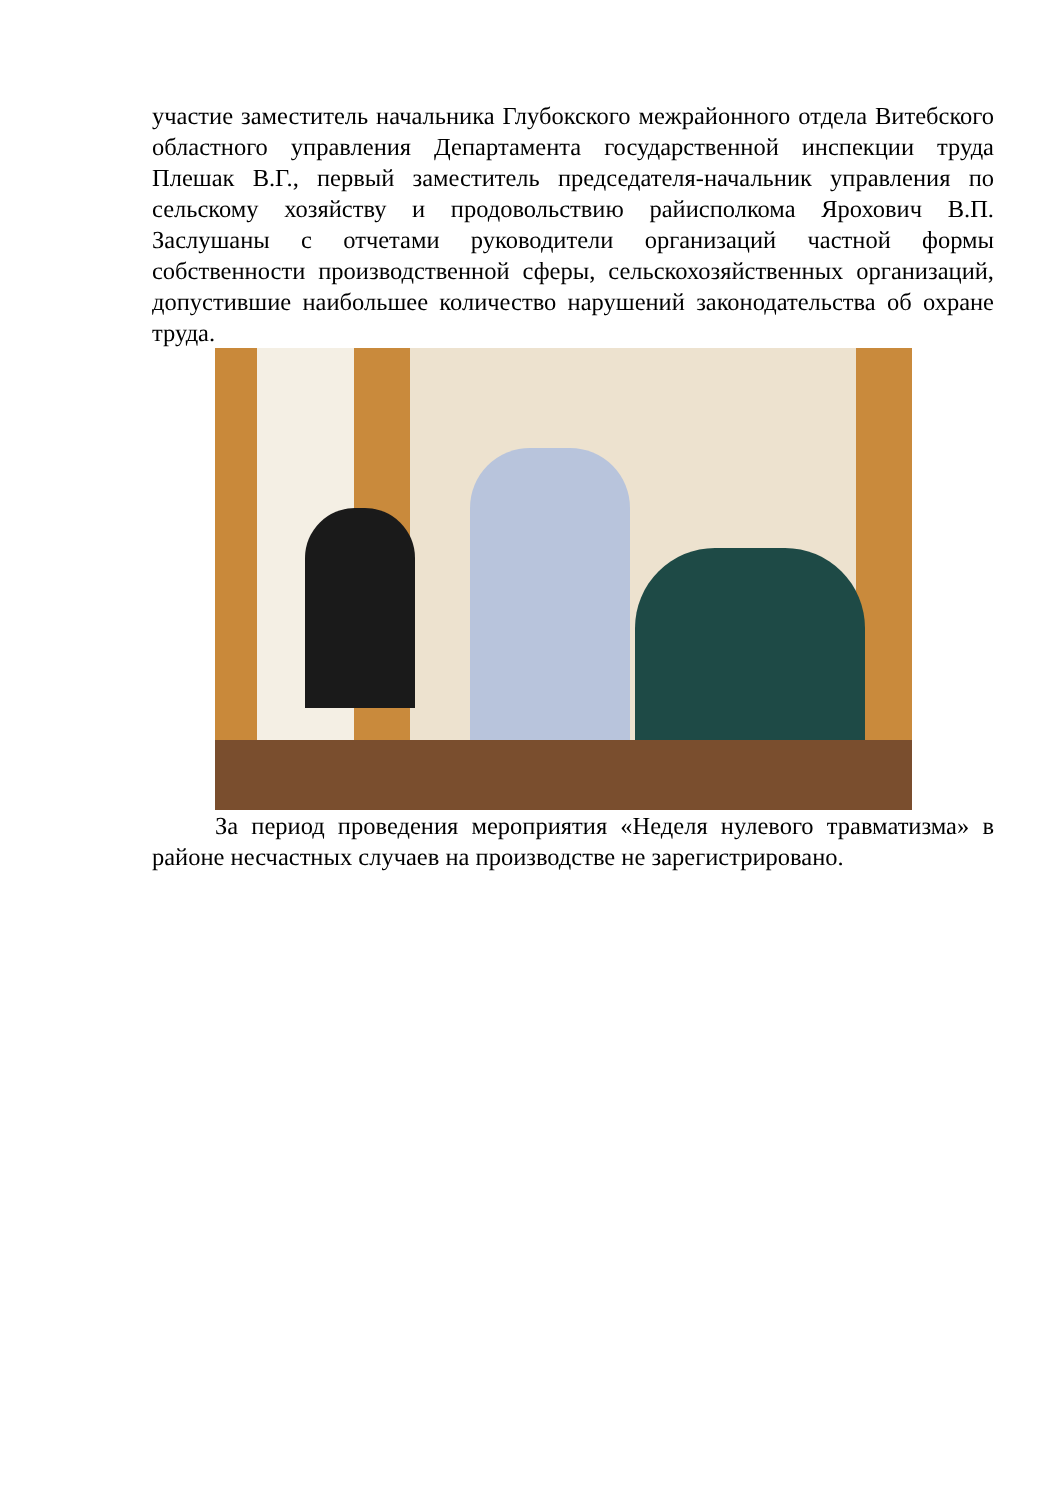участие заместитель начальника Глубокского межрайонного отдела Витебского областного управления Департамента государственной инспекции труда Плешак В.Г., первый заместитель председателя-начальник управления по сельскому хозяйству и продовольствию райисполкома Ярохович В.П. Заслушаны с отчетами руководители организаций частной формы собственности производственной сферы, сельскохозяйственных организаций, допустившие наибольшее количество нарушений законодательства об охране труда.
За период проведения мероприятия «Неделя нулевого травматизма» в районе несчастных случаев на производстве не зарегистрировано.